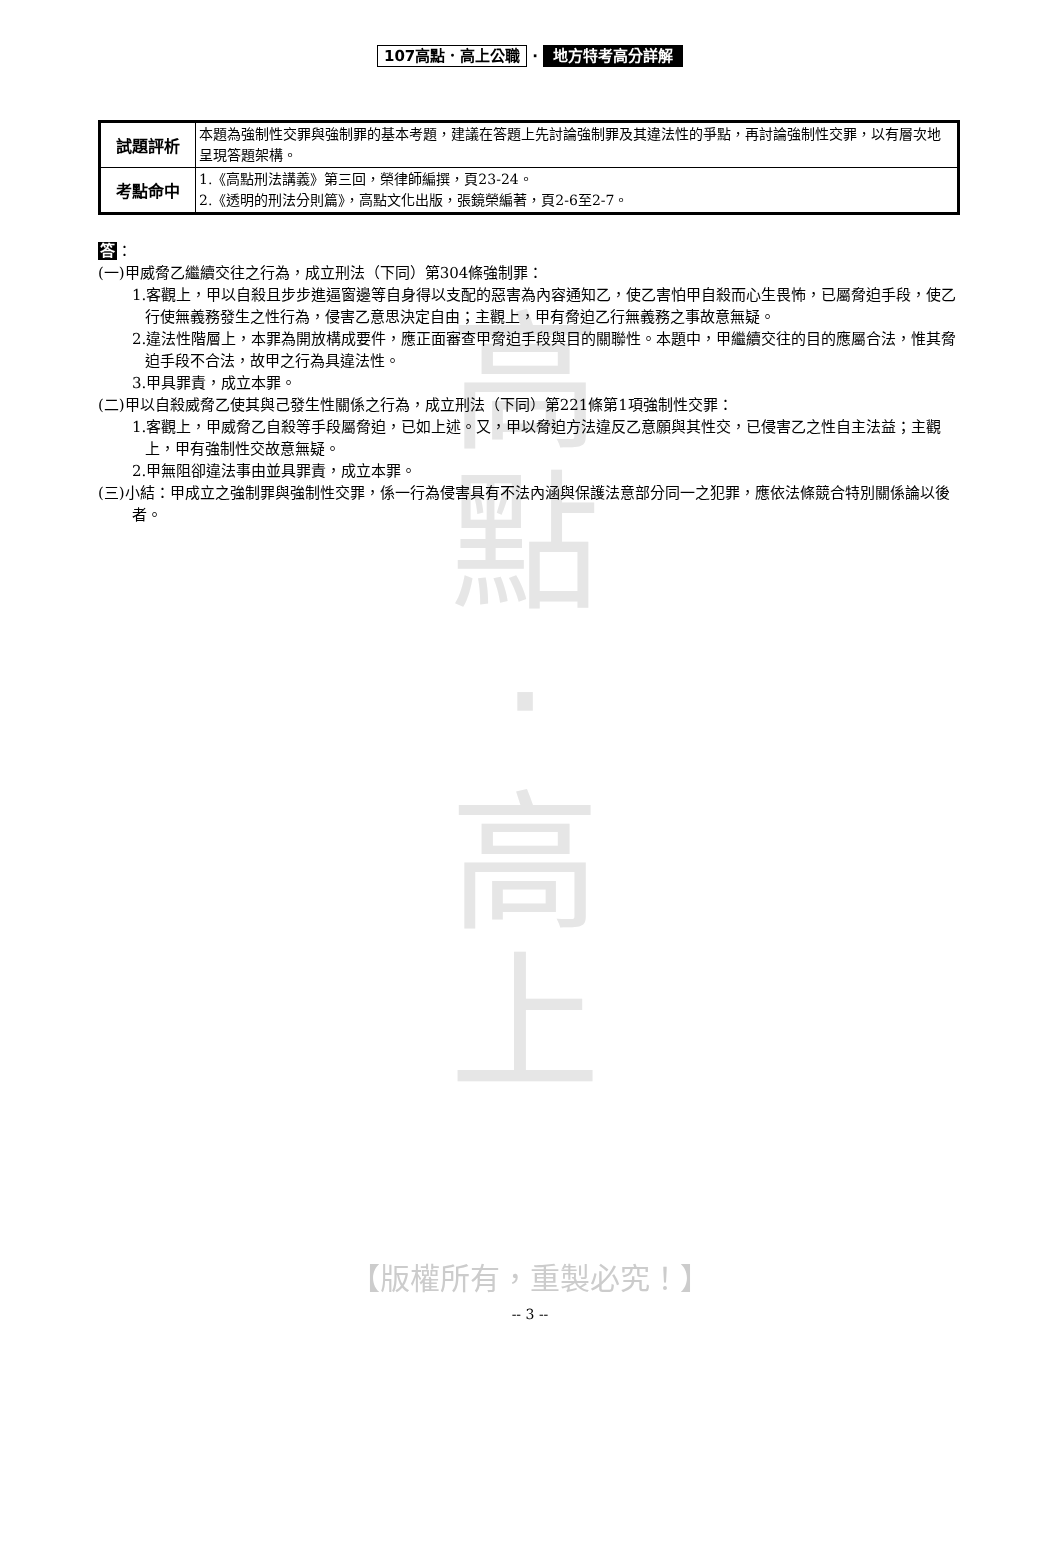高
點
‧
高
上
107高點．高上公職 ‧ 地方特考高分詳解
| 試題評析 | 本題為強制性交罪與強制罪的基本考題，建議在答題上先討論強制罪及其違法性的爭點，再討論強制性交罪，以有層次地呈現答題架構。 |
| 考點命中 | 1.《高點刑法講義》第三回，榮律師編撰，頁23-24。 2.《透明的刑法分則篇》，高點文化出版，張鏡榮編著，頁2-6至2-7。 |
答：
(一)甲威脅乙繼續交往之行為，成立刑法（下同）第304條強制罪：
1.客觀上，甲以自殺且步步進逼窗邊等自身得以支配的惡害為內容通知乙，使乙害怕甲自殺而心生畏怖，已屬脅迫手段，使乙行使無義務發生之性行為，侵害乙意思決定自由；主觀上，甲有脅迫乙行無義務之事故意無疑。
2.違法性階層上，本罪為開放構成要件，應正面審查甲脅迫手段與目的關聯性。本題中，甲繼續交往的目的應屬合法，惟其脅迫手段不合法，故甲之行為具違法性。
3.甲具罪責，成立本罪。
(二)甲以自殺威脅乙使其與己發生性關係之行為，成立刑法（下同）第221條第1項強制性交罪：
1.客觀上，甲威脅乙自殺等手段屬脅迫，已如上述。又，甲以脅迫方法違反乙意願與其性交，已侵害乙之性自主法益；主觀上，甲有強制性交故意無疑。
2.甲無阻卻違法事由並具罪責，成立本罪。
(三)小結：甲成立之強制罪與強制性交罪，係一行為侵害具有不法內涵與保護法意部分同一之犯罪，應依法條競合特別關係論以後者。
【版權所有，重製必究！】
-- 3 --